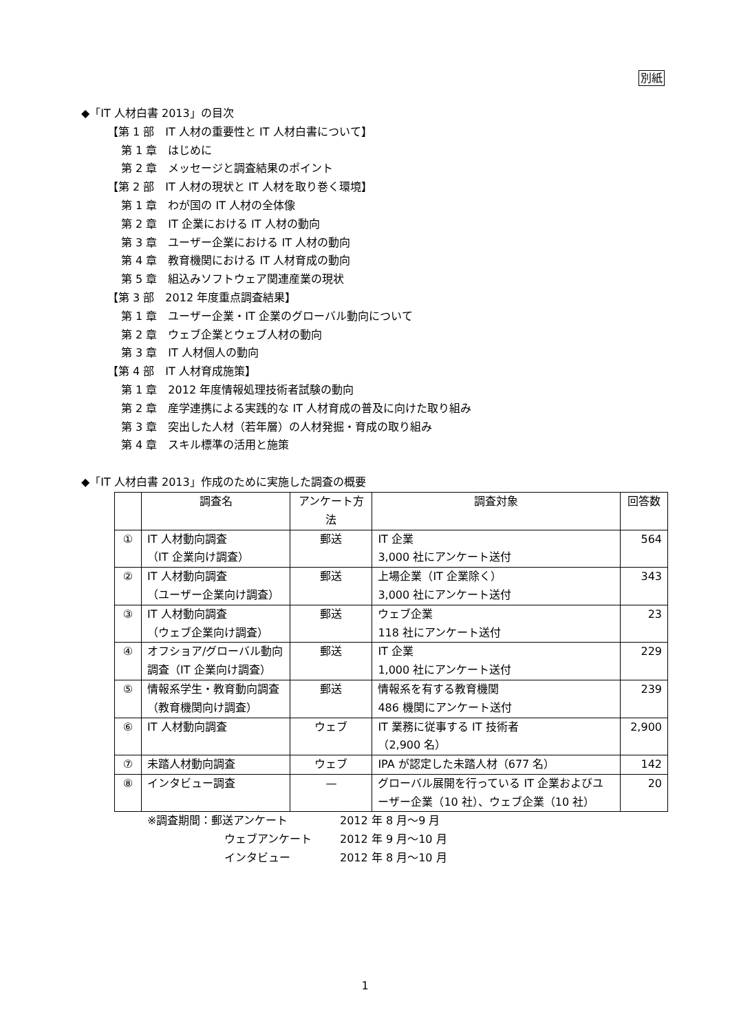別紙
◆「IT 人材白書 2013」の目次
【第 1 部　IT 人材の重要性と IT 人材白書について】
第 1 章　はじめに
第 2 章　メッセージと調査結果のポイント
【第 2 部　IT 人材の現状と IT 人材を取り巻く環境】
第 1 章　わが国の IT 人材の全体像
第 2 章　IT 企業における IT 人材の動向
第 3 章　ユーザー企業における IT 人材の動向
第 4 章　教育機関における IT 人材育成の動向
第 5 章　組込みソフトウェア関連産業の現状
【第 3 部　2012 年度重点調査結果】
第 1 章　ユーザー企業・IT 企業のグローバル動向について
第 2 章　ウェブ企業とウェブ人材の動向
第 3 章　IT 人材個人の動向
【第 4 部　IT 人材育成施策】
第 1 章　2012 年度情報処理技術者試験の動向
第 2 章　産学連携による実践的な IT 人材育成の普及に向けた取り組み
第 3 章　突出した人材（若年層）の人材発掘・育成の取り組み
第 4 章　スキル標準の活用と施策
◆「IT 人材白書 2013」作成のために実施した調査の概要
| | 調査名 | アンケート方法 | 調査対象 | 回答数 |
| --- | --- | --- | --- | --- |
| ① | IT 人材動向調査 （IT 企業向け調査） | 郵送 | IT 企業 3,000 社にアンケート送付 | 564 |
| ② | IT 人材動向調査 （ユーザー企業向け調査） | 郵送 | 上場企業（IT 企業除く） 3,000 社にアンケート送付 | 343 |
| ③ | IT 人材動向調査 （ウェブ企業向け調査） | 郵送 | ウェブ企業 118 社にアンケート送付 | 23 |
| ④ | オフショア/グローバル動向調査（IT 企業向け調査） | 郵送 | IT 企業 1,000 社にアンケート送付 | 229 |
| ⑤ | 情報系学生・教育動向調査 （教育機関向け調査） | 郵送 | 情報系を有する教育機関 486 機関にアンケート送付 | 239 |
| ⑥ | IT 人材動向調査 | ウェブ | IT 業務に従事する IT 技術者 （2,900 名） | 2,900 |
| ⑦ | 未踏人材動向調査 | ウェブ | IPA が認定した未踏人材（677 名） | 142 |
| ⑧ | インタビュー調査 | — | グローバル展開を行っている IT 企業およびユーザー企業（10 社）、ウェブ企業（10 社） | 20 |
※調査期間：郵送アンケート
2012 年 8 月～9 月
ウェブアンケート
2012 年 9 月～10 月
インタビュー
2012 年 8 月～10 月
1